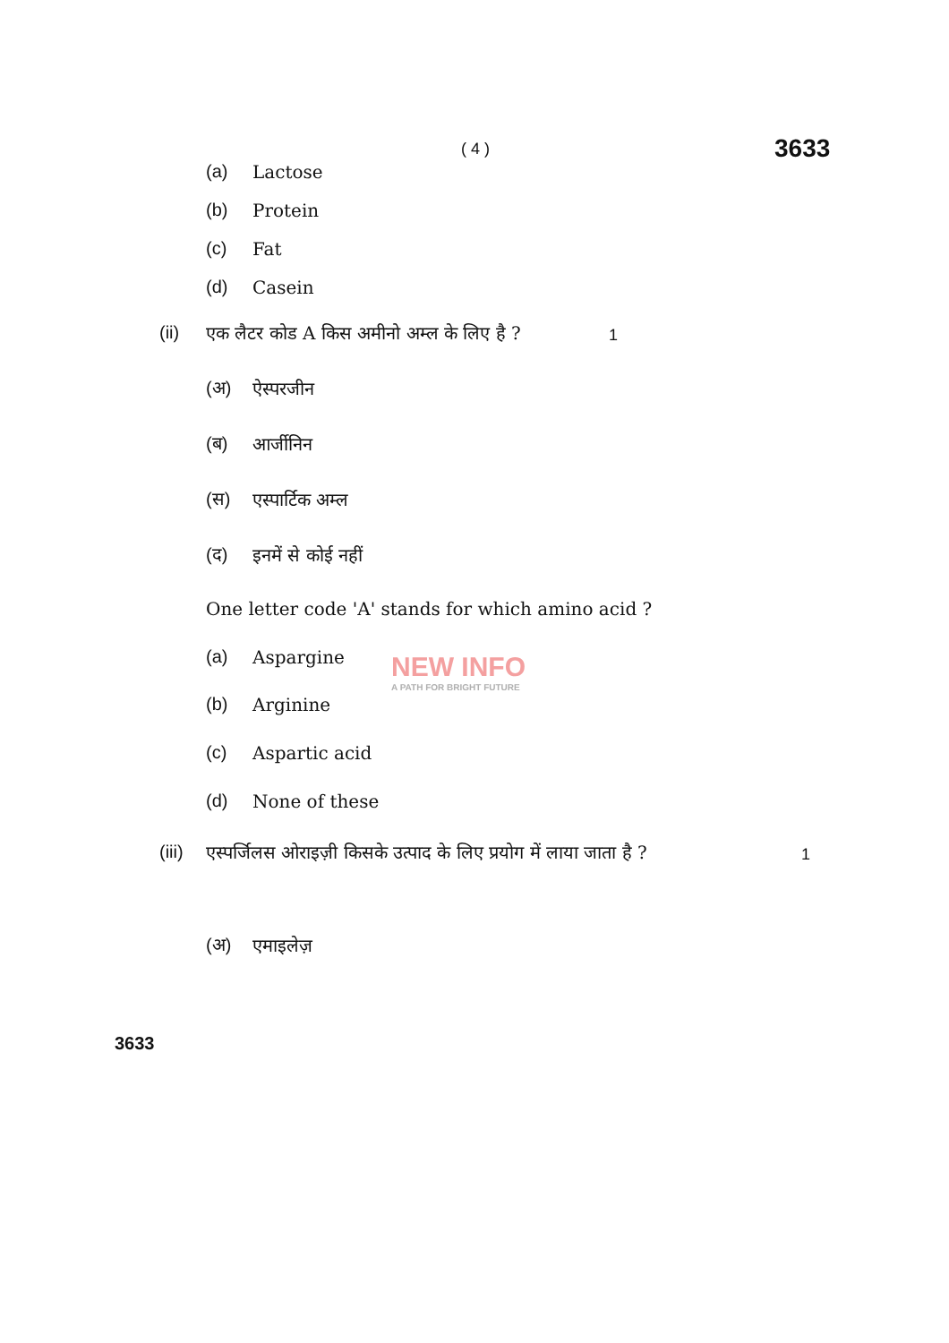( 4 ) 3633
(a) Lactose
(b) Protein
(c) Fat
(d) Casein
(ii) एक लैटर कोड A किस अमीनो अम्ल के लिए है ?
1
(अ) ऐस्परजीन
(ब) आर्जीनिन
(स) एस्पार्टिक अम्ल
(द) इनमें से कोई नहीं
One letter code 'A' stands for which amino acid ?
(a) Aspargine
NEW INFO
A PATH FOR BRIGHT FUTURE
(b) Arginine
(c) Aspartic acid
(d) None of these
(iii) एस्पर्जिलस ओराइज़ी किसके उत्पाद के लिए प्रयोग में लाया जाता है ?
1
(अ) एमाइलेज़
3633